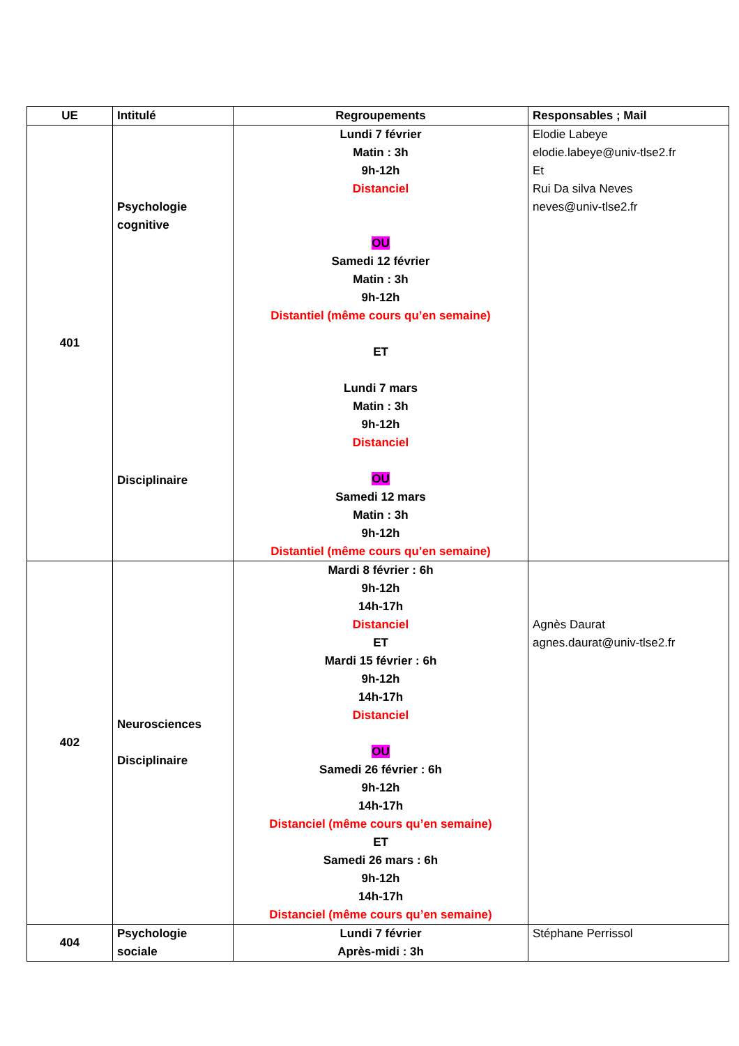| UE | Intitulé | Regroupements | Responsables ; Mail |
| --- | --- | --- | --- |
| 401 | Psychologie cognitive Disciplinaire | Lundi 7 février Matin : 3h 9h-12h Distanciel OU Samedi 12 février Matin : 3h 9h-12h Distantiel (même cours qu’en semaine) ET Lundi 7 mars Matin : 3h 9h-12h Distanciel OU Samedi 12 mars Matin : 3h 9h-12h Distantiel (même cours qu’en semaine) | Elodie Labeye elodie.labeye@univ-tlse2.fr Et Rui Da silva Neves neves@univ-tlse2.fr |
| 402 | Neurosciences Disciplinaire | Mardi 8 février : 6h 9h-12h 14h-17h Distanciel ET Mardi 15 février : 6h 9h-12h 14h-17h Distanciel OU Samedi 26 février : 6h 9h-12h 14h-17h Distanciel (même cours qu’en semaine) ET Samedi 26 mars : 6h 9h-12h 14h-17h Distanciel (même cours qu’en semaine) | Agnès Daurat agnes.daurat@univ-tlse2.fr |
| 404 | Psychologie sociale | Lundi 7 février Après-midi : 3h | Stéphane Perrissol |